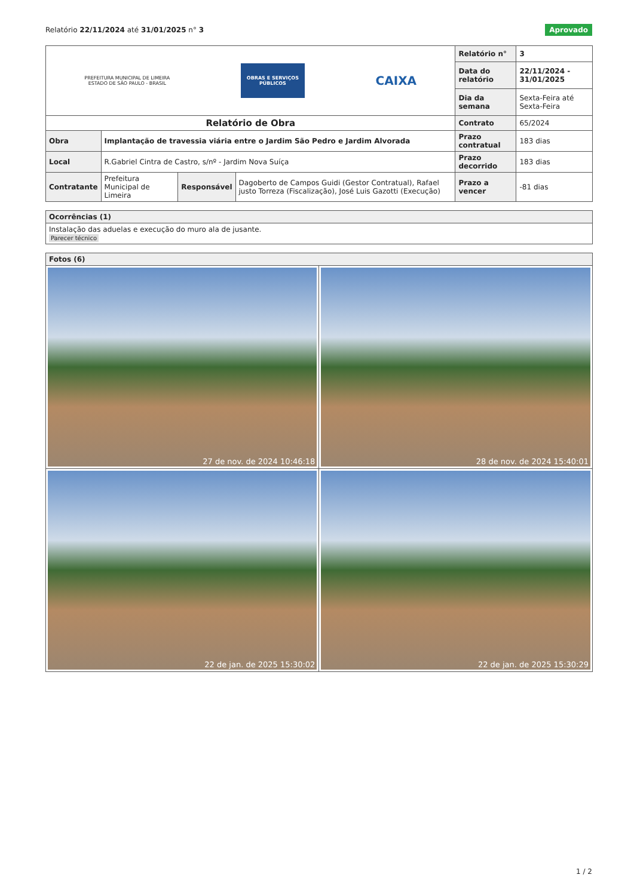Relatório 22/11/2024 até 31/01/2025 n° 3
Aprovado
| PREFEITURA MUNICIPAL DE LIMEIRA ESTADO DE SÃO PAULO - BRASIL OBRAS E SERVIÇOS PÚBLICOS CAIXA | | | | Relatório n° | 3 |
| | | | | Data do relatório | 22/11/2024 - 31/01/2025 |
| | | | | Dia da semana | Sexta-Feira até Sexta-Feira |
| Relatório de Obra | | | | Contrato | 65/2024 |
| Obra | Implantação de travessia viária entre o Jardim São Pedro e Jardim Alvorada | | | Prazo contratual | 183 dias |
| Local | R.Gabriel Cintra de Castro, s/nº - Jardim Nova Suíça | | | Prazo decorrido | 183 dias |
| Contratante | Prefeitura Municipal de Limeira | Responsável | Dagoberto de Campos Guidi (Gestor Contratual), Rafael justo Torreza (Fiscalização), José Luis Gazotti (Execução) | Prazo a vencer | -81 dias |
| Ocorrências (1) |
| Instalação das aduelas e execução do muro ala de jusante. Parecer técnico |
| Fotos (6) | |
| 27 de nov. de 2024 10:46:18 | 28 de nov. de 2024 15:40:01 |
| 22 de jan. de 2025 15:30:02 | 22 de jan. de 2025 15:30:29 |
1 / 2